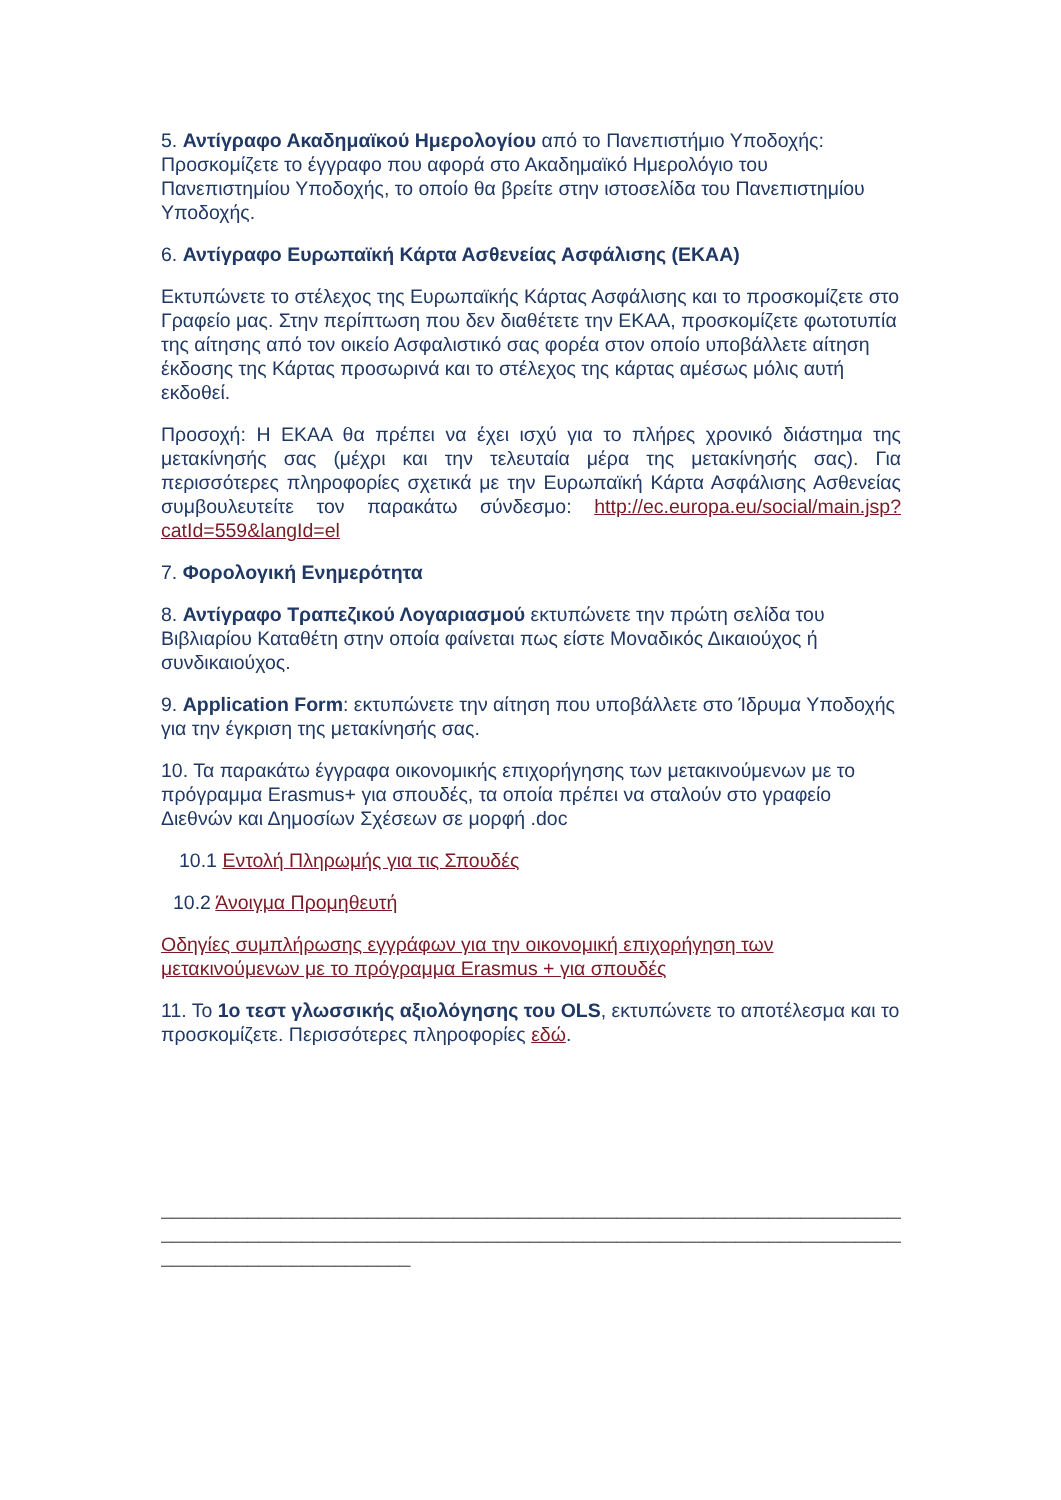5. Αντίγραφο Ακαδημαϊκού Ημερολογίου από το Πανεπιστήμιο Υποδοχής: Προσκομίζετε το έγγραφο που αφορά στο Ακαδημαϊκό Ημερολόγιο του Πανεπιστημίου Υποδοχής, το οποίο θα βρείτε στην ιστοσελίδα του Πανεπιστημίου Υποδοχής.
6. Αντίγραφο Ευρωπαϊκή Κάρτα Ασθενείας Ασφάλισης (ΕΚΑΑ)
Εκτυπώνετε το στέλεχος της Ευρωπαϊκής Κάρτας Ασφάλισης και το προσκομίζετε στο Γραφείο μας. Στην περίπτωση που δεν διαθέτετε την ΕΚΑΑ, προσκομίζετε φωτοτυπία της αίτησης από τον οικείο Ασφαλιστικό σας φορέα στον οποίο υποβάλλετε αίτηση έκδοσης της Κάρτας προσωρινά και το στέλεχος της κάρτας αμέσως μόλις αυτή εκδοθεί.
Προσοχή: Η ΕΚΑΑ θα πρέπει να έχει ισχύ για το πλήρες χρονικό διάστημα της μετακίνησής σας (μέχρι και την τελευταία μέρα της μετακίνησής σας). Για περισσότερες πληροφορίες σχετικά με την Ευρωπαϊκή Κάρτα Ασφάλισης Ασθενείας συμβουλευτείτε τον παρακάτω σύνδεσμο: http://ec.europa.eu/social/main.jsp?catId=559&langId=el
7. Φορολογική Ενημερότητα
8. Αντίγραφο Τραπεζικού Λογαριασμού εκτυπώνετε την πρώτη σελίδα του Βιβλιαρίου Καταθέτη στην οποία φαίνεται πως είστε Μοναδικός Δικαιούχος ή συνδικαιούχος.
9. Application Form: εκτυπώνετε την αίτηση που υποβάλλετε στο Ίδρυμα Υποδοχής για την έγκριση της μετακίνησής σας.
10. Τα παρακάτω έγγραφα οικονομικής επιχορήγησης των μετακινούμενων με το πρόγραμμα Erasmus+ για σπουδές, τα οποία πρέπει να σταλούν στο γραφείο Διεθνών και Δημοσίων Σχέσεων σε μορφή .doc
10.1 Εντολή Πληρωμής για τις Σπουδές
10.2 Άνοιγμα Προμηθευτή
Οδηγίες συμπλήρωσης εγγράφων για την οικονομική επιχορήγηση των μετακινούμενων με το πρόγραμμα Erasmus + για σπουδές
11. Το 1ο τεστ γλωσσικής αξιολόγησης του OLS, εκτυπώνετε το αποτέλεσμα και το προσκομίζετε. Περισσότερες πληροφορίες εδώ.
____________________________________________________________________________
____________________________________________________________________________
_______________________